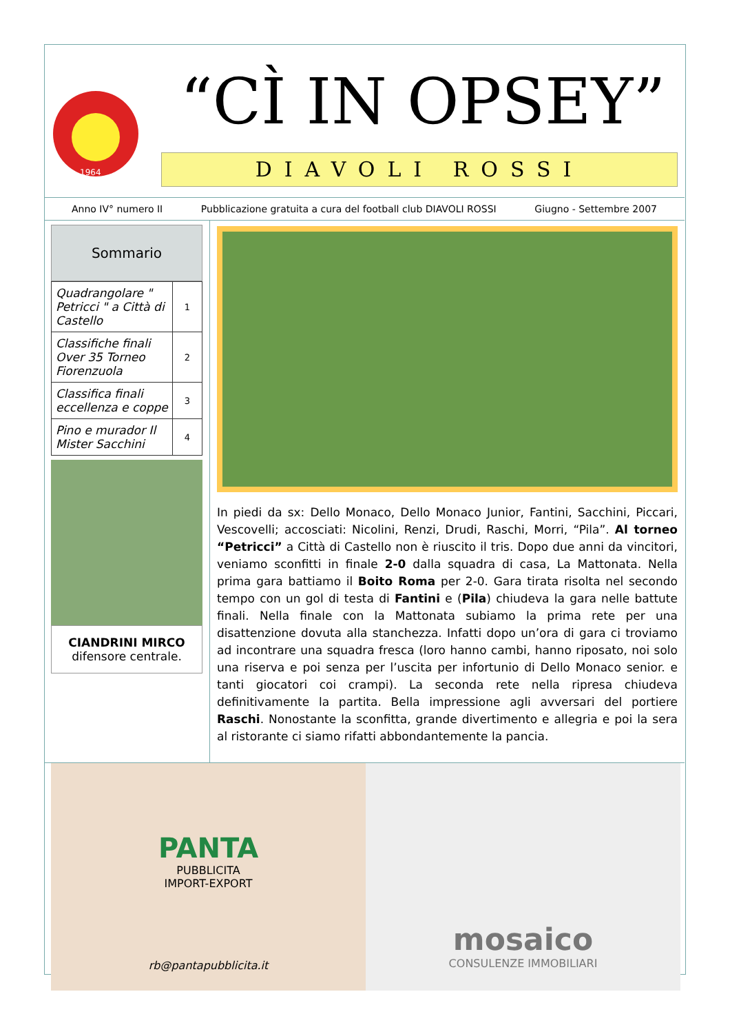1964
“CÌ IN OPSEY”
DIAVOLI ROSSI
Anno IV° numero II Pubblicazione gratuita a cura del football club DIAVOLI ROSSI Giugno - Settembre 2007
Sommario
| Quadrangolare " Petricci " a Città di Castello | 1 |
| Classifiche finali Over 35 Torneo Fiorenzuola | 2 |
| Classifica finali eccellenza e coppe | 3 |
| Pino e murador Il Mister Sacchini | 4 |
CIANDRINI MIRCO
difensore centrale.
In piedi da sx: Dello Monaco, Dello Monaco Junior, Fantini, Sacchini, Piccari, Vescovelli; accosciati: Nicolini, Renzi, Drudi, Raschi, Morri, “Pila”. Al torneo “Petricci” a Città di Castello non è riuscito il tris. Dopo due anni da vincitori, veniamo sconfitti in finale 2-0 dalla squadra di casa, La Mattonata. Nella prima gara battiamo il Boito Roma per 2-0. Gara tirata risolta nel secondo tempo con un gol di testa di Fantini e (Pila) chiudeva la gara nelle battute finali. Nella finale con la Mattonata subiamo la prima rete per una disattenzione dovuta alla stanchezza. Infatti dopo un’ora di gara ci troviamo ad incontrare una squadra fresca (loro hanno cambi, hanno riposato, noi solo una riserva e poi senza per l’uscita per infortunio di Dello Monaco senior. e tanti giocatori coi crampi). La seconda rete nella ripresa chiudeva definitivamente la partita. Bella impressione agli avversari del portiere Raschi. Nonostante la sconfitta, grande divertimento e allegria e poi la sera al ristorante ci siamo rifatti abbondantemente la pancia.
PANTA
PUBBLICITA
IMPORT-EXPORT
rb@pantapubblicita.it
mosaico
CONSULENZE IMMOBILIARI